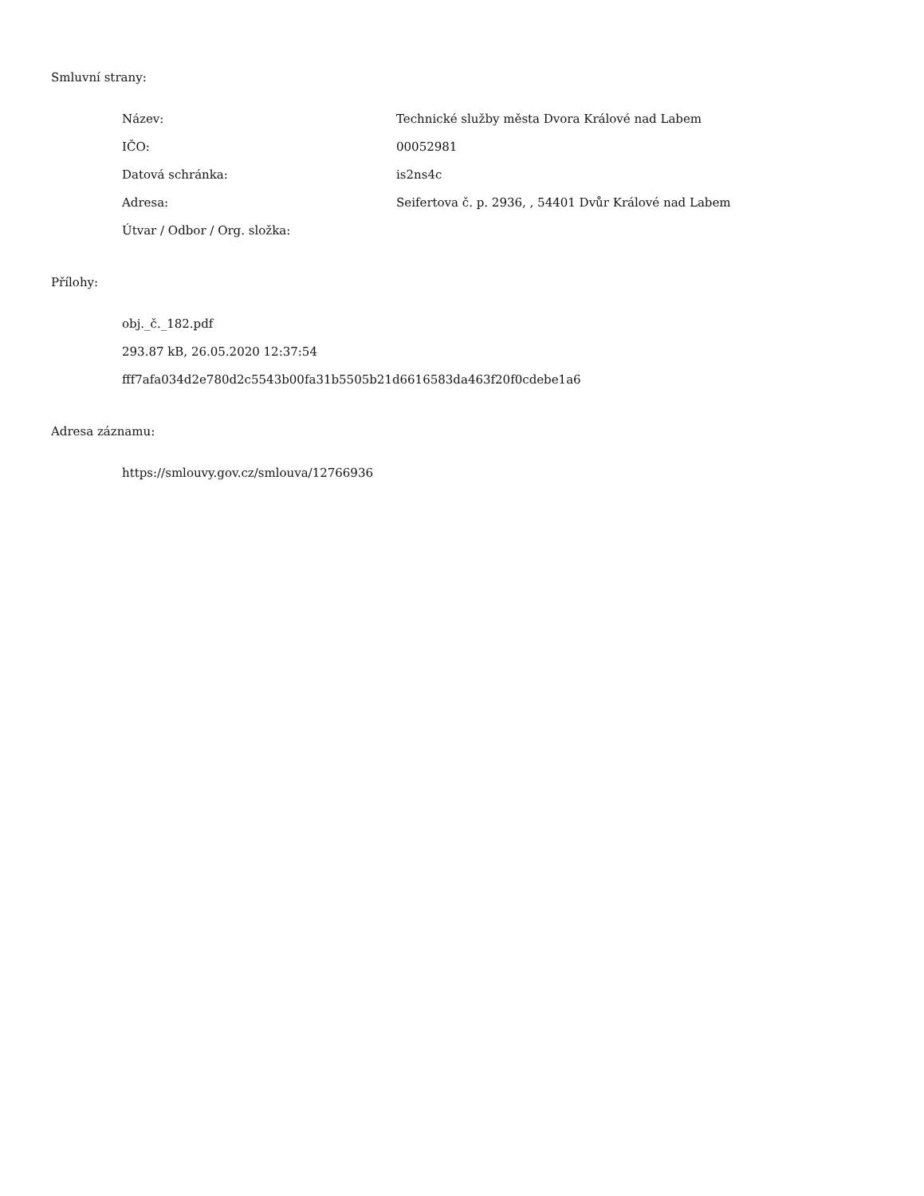Smluvní strany:
| Název: | Technické služby města Dvora Králové nad Labem |
| IČO: | 00052981 |
| Datová schránka: | is2ns4c |
| Adresa: | Seifertova č. p. 2936, , 54401 Dvůr Králové nad Labem |
| Útvar / Odbor / Org. složka: | |
Přílohy:
obj._č._182.pdf
293.87 kB, 26.05.2020 12:37:54
fff7afa034d2e780d2c5543b00fa31b5505b21d6616583da463f20f0cdebe1a6
Adresa záznamu:
https://smlouvy.gov.cz/smlouva/12766936